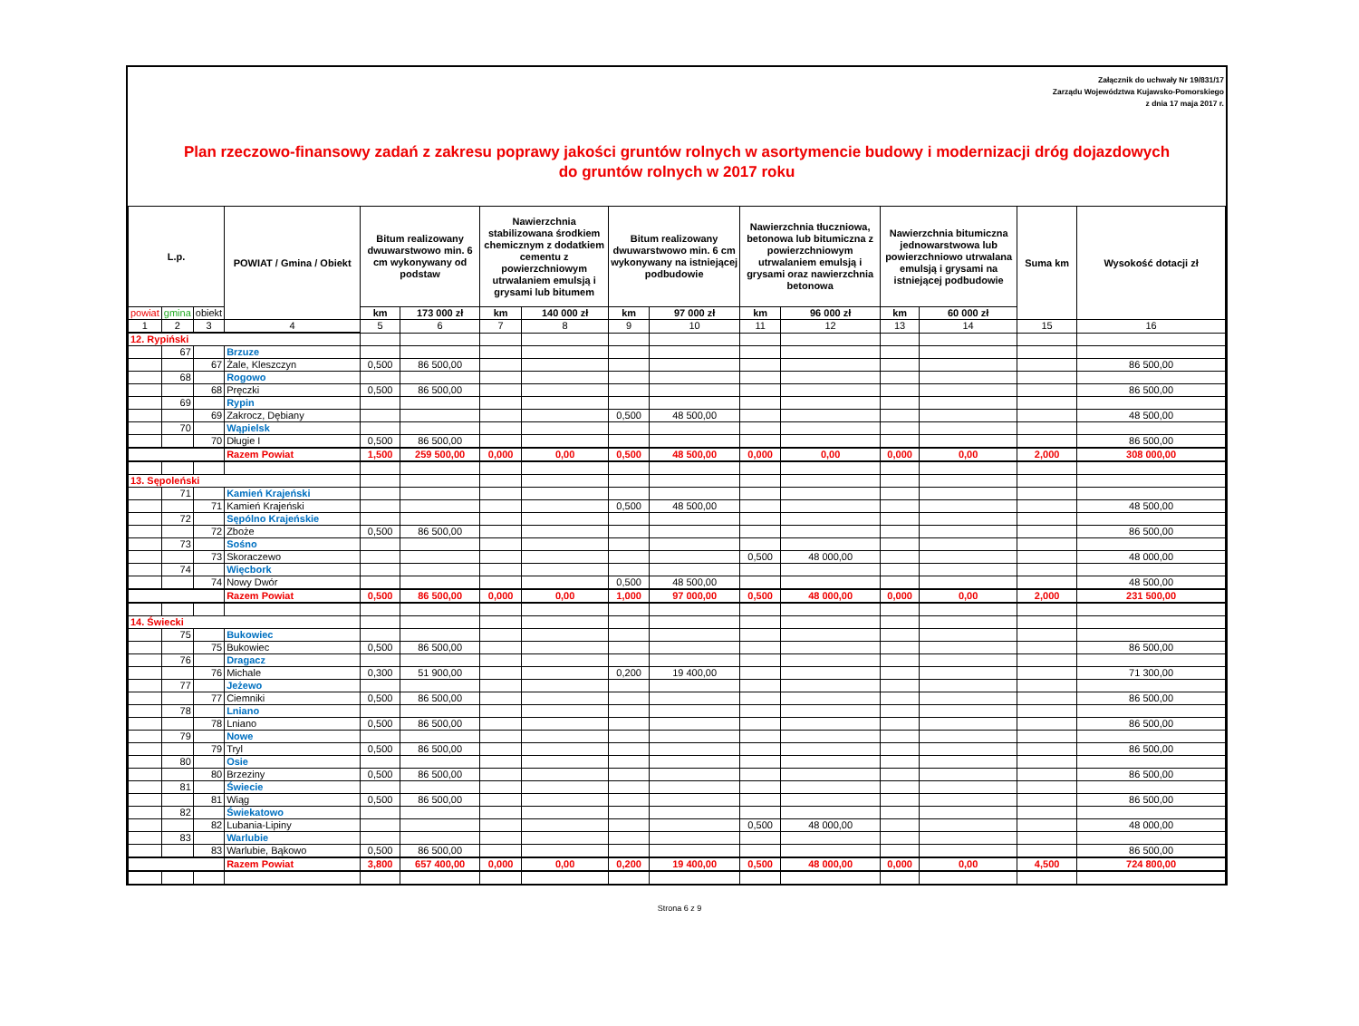Załącznik do uchwały Nr 19/831/17
Zarządu Województwa Kujawsko-Pomorskiego
z dnia 17 maja 2017 r.
Plan rzeczowo-finansowy zadań z zakresu poprawy jakości gruntów rolnych w asortymencie budowy i modernizacji dróg dojazdowych
do gruntów rolnych w 2017 roku
| L.p. | | | POWIAT / Gmina / Obiekt | Bitum realizowany dwuwarstwowo min. 6 cm wykonywany od podstaw | | Nawierzchnia stabilizowana środkiem chemicznym z dodatkiem cementu z powierzchniowym utrwalaniem emulsją i grysami lub bitumem | | Bitum realizowany dwuwarstwowo min. 6 cm wykonywany na istniejącej podbudowie | | Nawierzchnia tłuczniowa, betonowa lub bitumiczna z powierzchniowym utrwalaniem emulsją i grysami oraz nawierzchnia betonowa | | Nawierzchnia bitumiczna jednowarstwowa lub powierzchniowo utrwalana emulsją i grysami na istniejącej podbudowie | | Suma km | Wysokość dotacji zł |
| --- | --- | --- | --- | --- | --- | --- | --- | --- | --- | --- | --- | --- | --- | --- | --- |
| powiat | gmina | obiekt | | km | 173 000 zł | km | 140 000 zł | km | 97 000 zł | km | 96 000 zł | km | 60 000 zł | | |
| 1 | 2 | 3 | 4 | 5 | 6 | 7 | 8 | 9 | 10 | 11 | 12 | 13 | 14 | 15 | 16 |
| 12. Rypiński | | | | | | | | | | | | | | | |
| | 67 | | Brzuze | | | | | | | | | | | | |
| | | 67 | Żale, Kleszczyn | 0,500 | 86 500,00 | | | | | | | | | | 86 500,00 |
| | 68 | | Rogowo | | | | | | | | | | | | |
| | | 68 | Pręczki | 0,500 | 86 500,00 | | | | | | | | | | 86 500,00 |
| | 69 | | Rypin | | | | | | | | | | | | |
| | | 69 | Zakrocz, Dębiany | | | | | 0,500 | 48 500,00 | | | | | | 48 500,00 |
| | 70 | | Wąpielsk | | | | | | | | | | | | |
| | | 70 | Długie I | 0,500 | 86 500,00 | | | | | | | | | | 86 500,00 |
| | | | Razem Powiat | 1,500 | 259 500,00 | 0,000 | 0,00 | 0,500 | 48 500,00 | 0,000 | 0,00 | 0,000 | 0,00 | 2,000 | 308 000,00 |
| 13. Sępoleński | | | | | | | | | | | | | | | |
| | 71 | | Kamień Krajeński | | | | | | | | | | | | |
| | | 71 | Kamień Krajeński | | | | | 0,500 | 48 500,00 | | | | | | 48 500,00 |
| | 72 | | Sępólno Krajeńskie | | | | | | | | | | | | |
| | | 72 | Zboże | 0,500 | 86 500,00 | | | | | | | | | | 86 500,00 |
| | 73 | | Sośno | | | | | | | | | | | | |
| | | 73 | Skoraczewo | | | | | | | 0,500 | 48 000,00 | | | | 48 000,00 |
| | 74 | | Więcbork | | | | | | | | | | | | |
| | | 74 | Nowy Dwór | | | | | 0,500 | 48 500,00 | | | | | | 48 500,00 |
| | | | Razem Powiat | 0,500 | 86 500,00 | 0,000 | 0,00 | 1,000 | 97 000,00 | 0,500 | 48 000,00 | 0,000 | 0,00 | 2,000 | 231 500,00 |
| 14. Świecki | | | | | | | | | | | | | | | |
| | 75 | | Bukowiec | | | | | | | | | | | | |
| | | 75 | Bukowiec | 0,500 | 86 500,00 | | | | | | | | | | 86 500,00 |
| | 76 | | Dragacz | | | | | | | | | | | | |
| | | 76 | Michale | 0,300 | 51 900,00 | | | 0,200 | 19 400,00 | | | | | | 71 300,00 |
| | 77 | | Jeżewo | | | | | | | | | | | | |
| | | 77 | Ciemniki | 0,500 | 86 500,00 | | | | | | | | | | 86 500,00 |
| | 78 | | Lniano | | | | | | | | | | | | |
| | | 78 | Lniano | 0,500 | 86 500,00 | | | | | | | | | | 86 500,00 |
| | 79 | | Nowe | | | | | | | | | | | | |
| | | 79 | Tryl | 0,500 | 86 500,00 | | | | | | | | | | 86 500,00 |
| | 80 | | Osie | | | | | | | | | | | | |
| | | 80 | Brzeziny | 0,500 | 86 500,00 | | | | | | | | | | 86 500,00 |
| | 81 | | Świecie | | | | | | | | | | | | |
| | | 81 | Wiąg | 0,500 | 86 500,00 | | | | | | | | | | 86 500,00 |
| | 82 | | Świekatowo | | | | | | | | | | | | |
| | | 82 | Lubania-Lipiny | | | | | | | 0,500 | 48 000,00 | | | | 48 000,00 |
| | 83 | | Warlubie | | | | | | | | | | | | |
| | | 83 | Warlubie, Bąkowo | 0,500 | 86 500,00 | | | | | | | | | | 86 500,00 |
| | | | Razem Powiat | 3,800 | 657 400,00 | 0,000 | 0,00 | 0,200 | 19 400,00 | 0,500 | 48 000,00 | 0,000 | 0,00 | 4,500 | 724 800,00 |
Strona 6 z 9